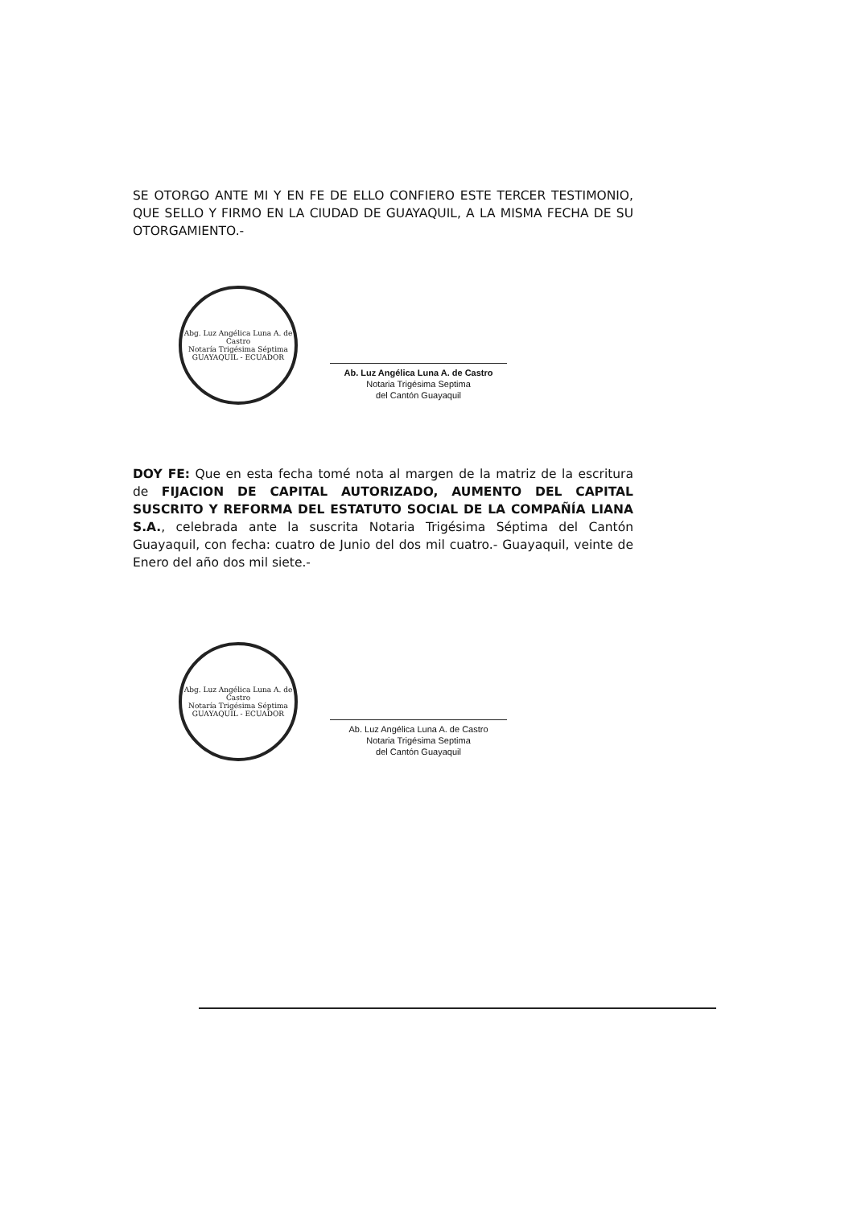SE OTORGO ANTE MI Y EN FE DE ELLO CONFIERO ESTE TERCER TESTIMONIO, QUE SELLO Y FIRMO EN LA CIUDAD DE GUAYAQUIL, A LA MISMA FECHA DE SU OTORGAMIENTO.-
Abg. Luz Angélica Luna A. de Castro
Notaría Trigésima Séptima
GUAYAQUIL - ECUADOR
Ab. Luz Angélica Luna A. de Castro
Notaria Trigésima Septima
del Cantón Guayaquil
DOY FE: Que en esta fecha tomé nota al margen de la matriz de la escritura de FIJACION DE CAPITAL AUTORIZADO, AUMENTO DEL CAPITAL SUSCRITO Y REFORMA DEL ESTATUTO SOCIAL DE LA COMPAÑÍA LIANA S.A., celebrada ante la suscrita Notaria Trigésima Séptima del Cantón Guayaquil, con fecha: cuatro de Junio del dos mil cuatro.- Guayaquil, veinte de Enero del año dos mil siete.-
Abg. Luz Angélica Luna A. de Castro
Notaría Trigésima Séptima
GUAYAQUIL - ECUADOR
Ab. Luz Angélica Luna A. de Castro
Notaria Trigésima Septima
del Cantón Guayaquil